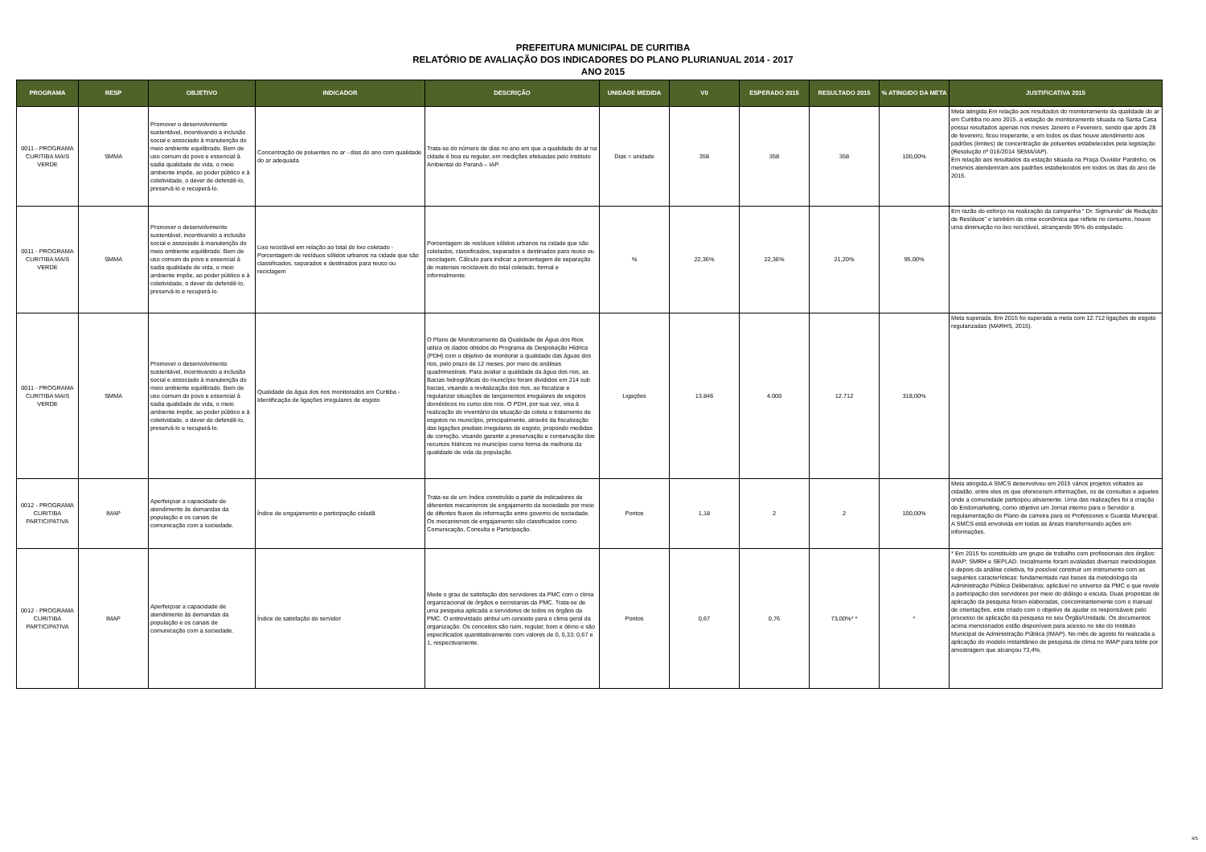PREFEITURA MUNICIPAL DE CURITIBA
RELATÓRIO DE AVALIAÇÃO DOS INDICADORES DO PLANO PLURIANUAL 2014 - 2017
ANO 2015
| PROGRAMA | RESP | OBJETIVO | INDICADOR | DESCRIÇÃO | UNIDADE MEDIDA | V0 | ESPERADO 2015 | RESULTADO 2015 | % ATINGIDO DA META | JUSTIFICATIVA 2015 |
| --- | --- | --- | --- | --- | --- | --- | --- | --- | --- | --- |
| 0011 - PROGRAMA CURITIBA MAIS VERDE | SMMA | Promover o desenvolvimento sustentável, incentivando a inclusão social e associado à manutenção do meio ambiente equilibrado. Bem de uso comum do povo e essencial à sadia qualidade de vida, o meio ambiente impõe, ao poder público e à coletividade, o dever de defendê-lo, preservá-lo e recuperá-lo. | Concentração de poluentes no ar - dias do ano com qualidade do ar adequada | Trata-se do número de dias no ano em que a qualidade do ar na cidade é boa ou regular, em medições efetuadas pelo Instituto Ambiental do Paraná – IAP. | Dias = unidade | 358 | 358 | 358 | 100,00% | Meta atingida.Em relação aos resultados do monitoramento da qualidade do ar em Curitiba no ano 2015, a estação de monitoramento situada na Santa Casa possui resultados apenas nos meses Janeiro e Fevereiro, sendo que após 28 de fevereiro, ficou inoperante, e em todos os dias houve atendimento aos padrões (limites) de concentração de poluentes estabelecidos pela legislação (Resolução nº 016/2014 SEMA/IAP). Em relação aos resultados da estação situada na Praça Ouvidor Pardinho, os mesmos atendemram aos padrões estabelecidos em todos os dias do ano de 2015. |
| 0011 - PROGRAMA CURITIBA MAIS VERDE | SMMA | Promover o desenvolvimento sustentável, incentivando a inclusão social e associado à manutenção do meio ambiente equilibrado. Bem de uso comum do povo e essencial à sadia qualidade de vida, o meio ambiente impõe, ao poder público e à coletividade, o dever de defendê-lo, preservá-lo e recuperá-lo. | Lixo reciclável em relação ao total do lixo coletado - Porcentagem de resíduos sólidos urbanos na cidade que são classificados, separados e destinados para reuso ou reciclagem | Porcentagem de resíduos sólidos urbanos na cidade que são coletados, classificados, separados e destinados para reuso ou reciclagem. Cálculo para indicar a porcentagem de separação de materiais reciclaveis do total coletado, formal e informalmente. | % | 22,36% | 22,36% | 21,20% | 95,00% | Em razão do esforço na realização da campanha “ Dr. Sigmundo” de Redução de Resíduos” e também da crise econômica que reflete no consumo, houve uma diminuição no lixo reciclável, alcançando 95% do estipulado. |
| 0011 - PROGRAMA CURITIBA MAIS VERDE | SMMA | Promover o desenvolvimento sustentável, incentivando a inclusão social e associado à manutenção do meio ambiente equilibrado. Bem de uso comum do povo e essencial à sadia qualidade de vida, o meio ambiente impõe, ao poder público e à coletividade, o dever de defendê-lo, preservá-lo e recuperá-lo. | Qualidade da água dos rios monitorados em Curitiba - Identificação de ligações irregulares de esgoto | O Plano de Monitoramento da Qualidade de Água dos Rios utiliza os dados obtidos do Programa de Despoluição Hídrica (PDH) com o objetivo de monitorar a qualidade das águas dos rios, pelo prazo de 12 meses, por meio de análises quadrimestrais. Para avaliar a qualidade da água dos rios, as Bacias hidrográficas do município foram divididos em 214 sub bacias, visando a revitalização dos rios, ao fiscalizar e regularizar situações de lançamentos irregulares de esgotos domésticos no curso dos rios. O PDH, por sua vez, visa à realização do inventário da situação da coleta e tratamento de esgotos no município, principalmente, através da fiscalização das ligações prediais irregulares de esgoto, propondo medidas de correção, visando garantir a preservação e conservação dos recursos hídricos no município como forma de melhoria da qualidade de vida da população. | Ligações | 13.846 | 4.000 | 12.712 | 318,00% | Meta superada. Em 2015 foi superada a meta com 12.712 ligações de esgoto regularizadas (MARHS, 2015). |
| 0012 - PROGRAMA CURITIBA PARTICIPATIVA | IMAP | Aperfeiçoar a capacidade de atendimento às demandas da população e os canais de comunicação com a sociedade. | Índice de engajamento e participação cidadã | Trata-se de um índice construído a partir de indicadores de diferentes mecanismos de engajamento da sociedade por meio de difentes fluxos de informação entre governo de sociedade. Os mecanismos de engajamento são classificados como Comunicação, Consulta e Participação. | Pontos | 1,18 | 2 | 2 | 100,00% | Meta atingida.A SMCS desenvolveu em 2015 vários projetos voltados ao cidadão, entre eles os que ofereceram informações, os de consultas e aqueles onde a comunidade participou ativamente. Uma das realizações foi a criação do Endomarketing, como objetivo um Jornal interno para o Servidor a regulamentação do Plano de carreira para os Professores e Guarda Municipal. A SMCS está envolvida em todas as áreas transformando ações em informações. |
| 0012 - PROGRAMA CURITIBA PARTICIPATIVA | IMAP | Aperfeiçoar a capacidade de atendimento às demandas da população e os canais de comunicação com a sociedade. | Índice de satisfação do servidor | Mede o grau de satisfação dos servidores da PMC com o clima organizacional de órgãos e secretarias da PMC. Trata-se de uma pesquisa aplicada a servidores de todos os órgãos da PMC. O entrevistado atribui um conceito para o clima geral da organização. Os conceitos são ruim, regular, bom e ótimo e são especificados quantitativamente com valores de 0, 0,33; 0,67 e 1, respectivamente. | Pontos | 0,67 | 0,76 | 73,00%* * | * | * Em 2015 foi constituído um grupo de trabalho com profissionais dos órgãos: IMAP; SMRH e SEPLAD. Inicialmente foram avaliadas diversas metodologias e depois da análise coletiva, foi possível construir um instrumento com as seguintes características: fundamentado nas bases da metodologia da Administração Pública Deliberativa; aplicável no universo da PMC e que revele a participação dos servidores por meio do diálogo e escuta. Duas propostas de aplicação da pesquisa foram elaboradas, concomitantemente com o manual de orientações, este criado com o objetivo de ajudar os responsáveis pelo processo de aplicação da pesquisa no seu Órgão/Unidade. Os documentos acima mencionados estão disponíveis para acesso no site do Instituto Municipal de Administração Pública (IMAP). No mês de agosto foi realizada a aplicação do modelo instantâneo de pesquisa de clima no IMAP para teste por amostragem que alcançou 73,4%. |
4/5